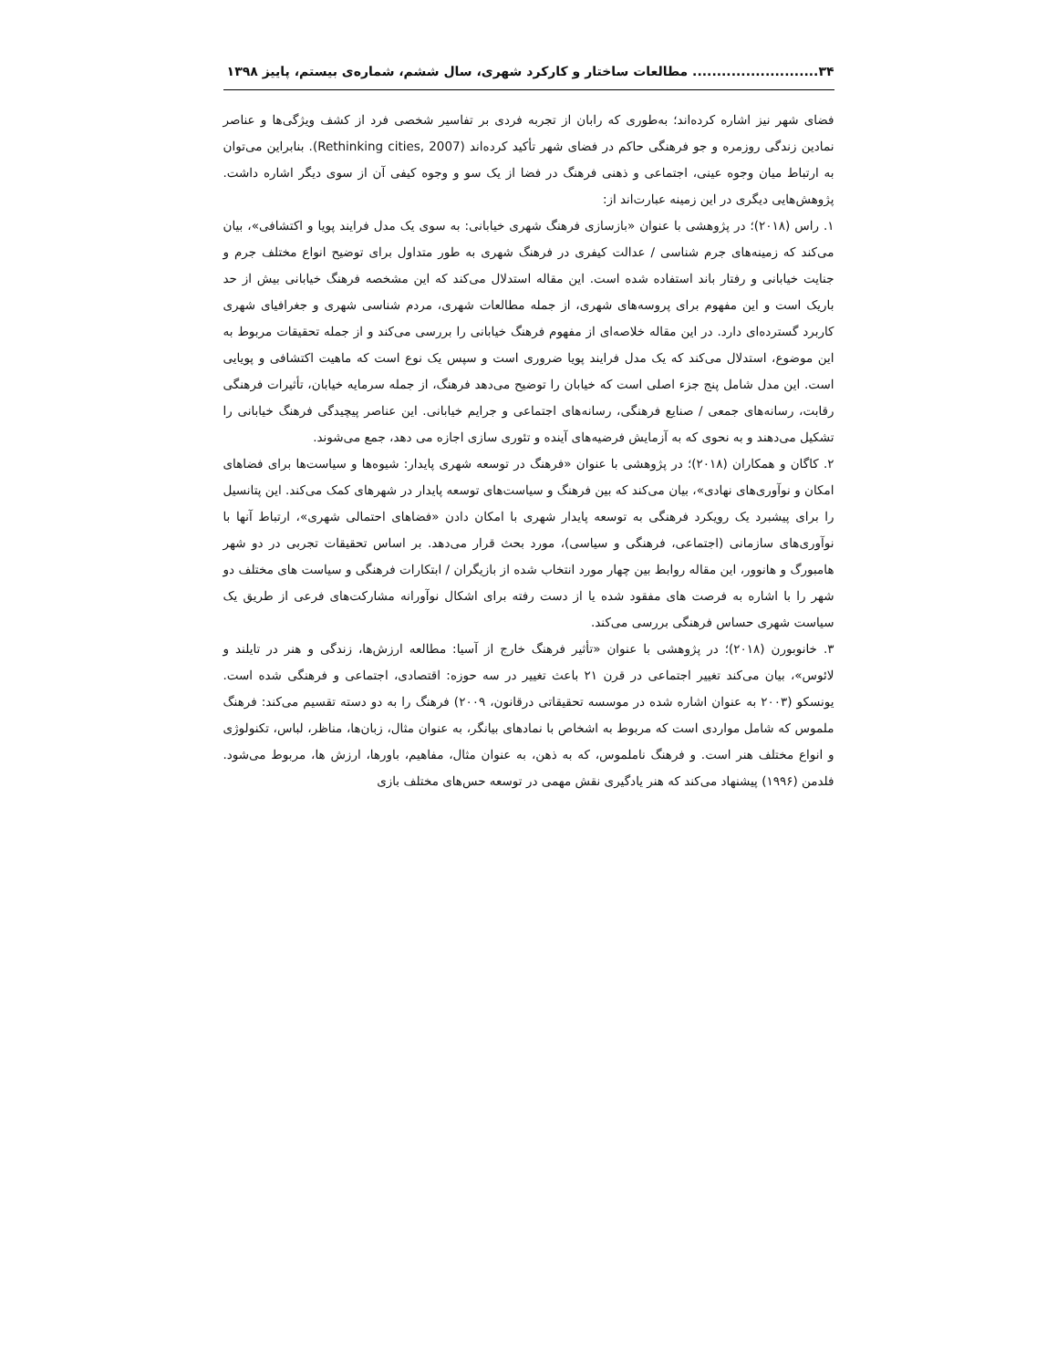۳۴.......................... مطالعات ساختار و کارکرد شهری، سال ششم، شماره‌ی بیستم، پاییز ۱۳۹۸
فضای شهر نیز اشاره کرده‌اند؛ به‌طوری که رابان از تجربه فردی بر تفاسیر شخصی فرد از کشف ویژگی‌ها و عناصر نمادین زندگی روزمره و جو فرهنگی حاکم در فضای شهر تأکید کرده‌اند (Rethinking cities, 2007). بنابراین می‌توان به ارتباط میان وجوه عینی، اجتماعی و ذهنی فرهنگ در فضا از یک سو و وجوه کیفی آن از سوی دیگر اشاره داشت. پژوهش‌هایی دیگری در این زمینه عبارت‌اند از:
۱. راس (۲۰۱۸)؛ در پژوهشی با عنوان «بازسازی فرهنگ شهری خیابانی: به سوی یک مدل فرایند پویا و اکتشافی»، بیان می‌کند که زمینه‌های جرم شناسی / عدالت کیفری در فرهنگ شهری به طور متداول برای توضیح انواع مختلف جرم و جنایت خیابانی و رفتار باند استفاده شده است. این مقاله استدلال می‌کند که این مشخصه فرهنگ خیابانی بیش از حد باریک است و این مفهوم برای پروسه‌های شهری، از جمله مطالعات شهری، مردم شناسی شهری و جغرافیای شهری کاربرد گسترده‌ای دارد. در این مقاله خلاصه‌ای از مفهوم فرهنگ خیابانی را بررسی می‌کند و از جمله تحقیقات مربوط به این موضوع، استدلال می‌کند که یک مدل فرایند پویا ضروری است و سپس یک نوع است که ماهیت اکتشافی و پویایی است. این مدل شامل پنج جزء اصلی است که خیابان را توضیح می‌دهد فرهنگ، از جمله سرمایه خیابان، تأثیرات فرهنگی رقابت، رسانه‌های جمعی / صنایع فرهنگی، رسانه‌های اجتماعی و جرایم خیابانی. این عناصر پیچیدگی فرهنگ خیابانی را تشکیل می‌دهند و به نحوی که به آزمایش فرضیه‌های آینده و تئوری سازی اجازه می دهد، جمع می‌شوند.
۲. کاگان و همکاران (۲۰۱۸)؛ در پژوهشی با عنوان «فرهنگ در توسعه شهری پایدار: شیوه‌ها و سیاست‌ها برای فضاهای امکان و نوآوری‌های نهادی»، بیان می‌کند که بین فرهنگ و سیاست‌های توسعه پایدار در شهرهای کمک می‌کند. این پتانسیل را برای پیشبرد یک رویکرد فرهنگی به توسعه پایدار شهری با امکان دادن «فضاهای احتمالی شهری»، ارتباط آنها با نوآوری‌های سازمانی (اجتماعی، فرهنگی و سیاسی)، مورد بحث قرار می‌دهد. بر اساس تحقیقات تجربی در دو شهر هامبورگ و هانوور، این مقاله روابط بین چهار مورد انتخاب شده از بازیگران / ابتکارات فرهنگی و سیاست های مختلف دو شهر را با اشاره به فرصت های مفقود شده یا از دست رفته برای اشکال نوآورانه مشارکت‌های فرعی از طریق یک سیاست شهری حساس فرهنگی بررسی می‌کند.
۳. خانوبورن (۲۰۱۸)؛ در پژوهشی با عنوان «تأثیر فرهنگ خارج از آسیا: مطالعه ارزش‌ها، زندگی و هنر در تایلند و لائوس»، بیان می‌کند تغییر اجتماعی در قرن ۲۱ باعث تغییر در سه حوزه: اقتصادی، اجتماعی و فرهنگی شده است. یونسکو (۲۰۰۳ به عنوان اشاره شده در موسسه تحقیقاتی درقانون، ۲۰۰۹) فرهنگ را به دو دسته تقسیم می‌کند: فرهنگ ملموس که شامل مواردی است که مربوط به اشخاص با نمادهای بیانگر، به عنوان مثال، زبان‌ها، مناظر، لباس، تکنولوژی و انواع مختلف هنر است. و فرهنگ ناملموس، که به ذهن، به عنوان مثال، مفاهیم، باورها، ارزش ها، مربوط می‌شود. فلدمن (۱۹۹۶) پیشنهاد می‌کند که هنر یادگیری نقش مهمی در توسعه حس‌های مختلف بازی